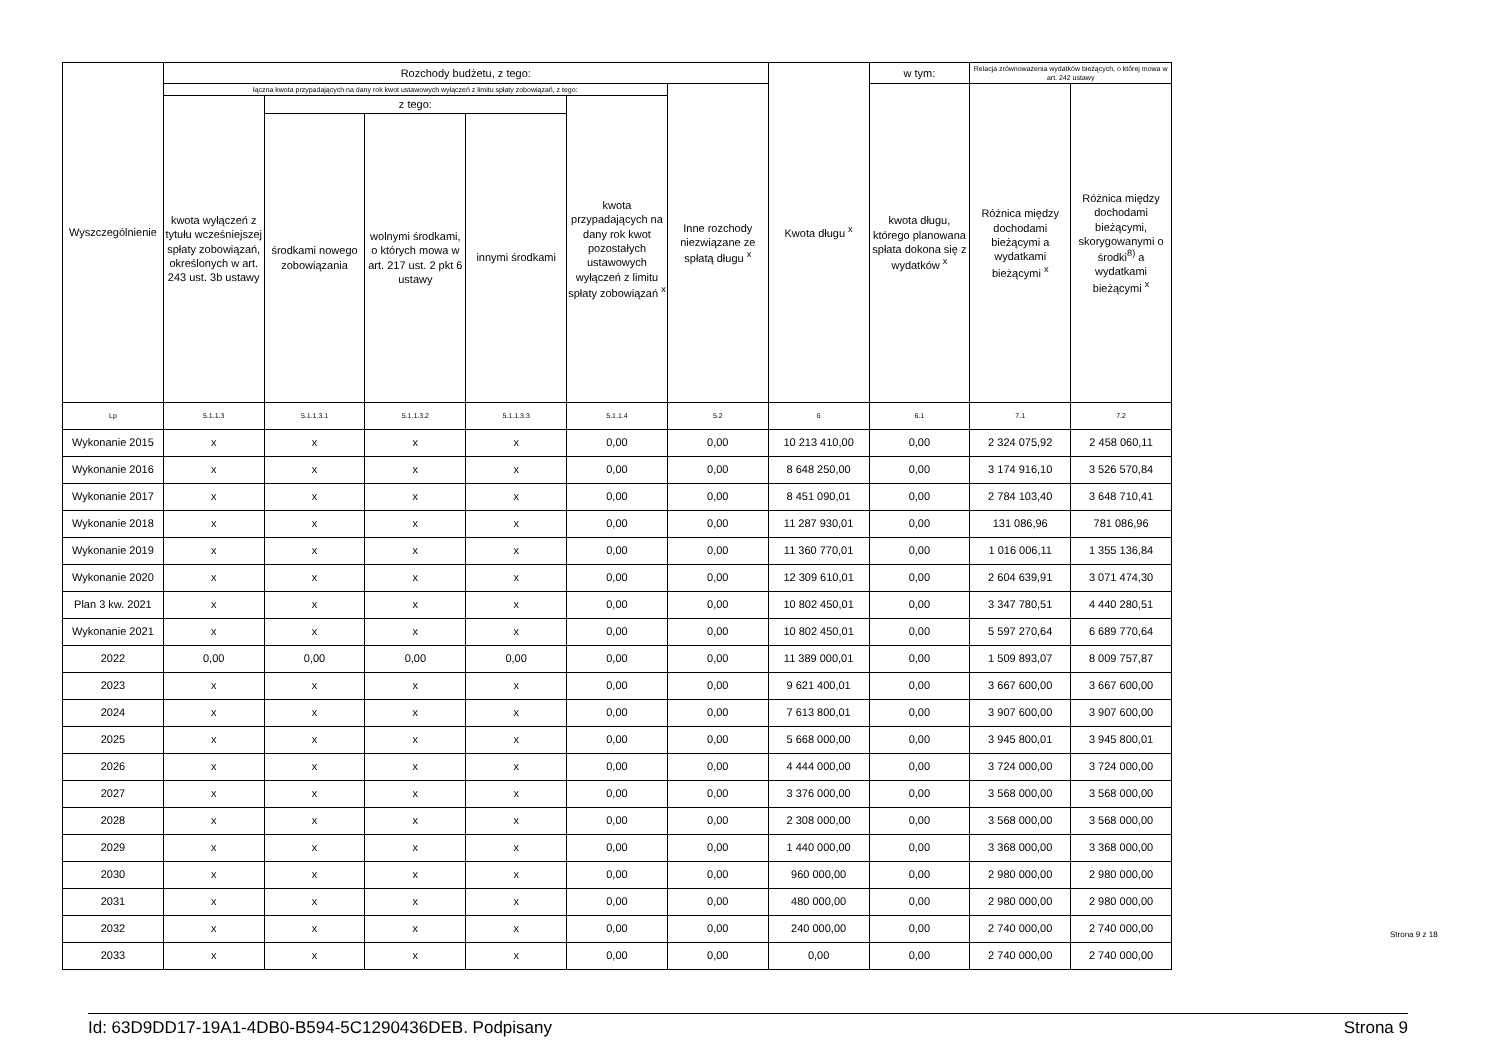| Wyszczególnienie | Rozchody budżetu, z tego: | | | | | | Kwota długu <sup>x</sup> | w tym: | Relacja zrównoważenia wydatków bieżących, o której mowa w art. 242 ustawy | |
| --- | --- | --- | --- | --- | --- | --- | --- | --- | --- | --- |
| | łączna kwota przypadających na dany rok kwot ustawowych wyłączeń z limitu spłaty zobowiązań, z tego: | | | | | Inne rozchody niezwiązane ze spłatą długu <sup>x</sup> | | kwota długu, którego planowana spłata dokona się z wydatków <sup>x</sup> | Różnica między dochodami bieżącymi a wydatkami bieżącymi <sup>x</sup> | Różnica między dochodami bieżącymi, skorygowanymi o środki<sup>8)</sup> a wydatkami bieżącymi <sup>x</sup> |
| | kwota wyłączeń z tytułu wcześniejszej spłaty zobowiązań, określonych w art. 243 ust. 3b ustawy | z tego: | | | kwota przypadających na dany rok kwot pozostałych ustawowych wyłączeń z limitu spłaty zobowiązań <sup>x</sup> | | | | | |
| | | środkami nowego zobowiązania | wolnymi środkami, o których mowa w art. 217 ust. 2 pkt 6 ustawy | innymi środkami | | | | | | |
| Lp | 5.1.1.3 | 5.1.1.3.1 | 5.1.1.3.2 | 5.1.1.3.3 | 5.1.1.4 | 5.2 | 6 | 6.1 | 7.1 | 7.2 |
| Wykonanie 2015 | x | x | x | x | 0,00 | 0,00 | 10 213 410,00 | 0,00 | 2 324 075,92 | 2 458 060,11 |
| Wykonanie 2016 | x | x | x | x | 0,00 | 0,00 | 8 648 250,00 | 0,00 | 3 174 916,10 | 3 526 570,84 |
| Wykonanie 2017 | x | x | x | x | 0,00 | 0,00 | 8 451 090,01 | 0,00 | 2 784 103,40 | 3 648 710,41 |
| Wykonanie 2018 | x | x | x | x | 0,00 | 0,00 | 11 287 930,01 | 0,00 | 131 086,96 | 781 086,96 |
| Wykonanie 2019 | x | x | x | x | 0,00 | 0,00 | 11 360 770,01 | 0,00 | 1 016 006,11 | 1 355 136,84 |
| Wykonanie 2020 | x | x | x | x | 0,00 | 0,00 | 12 309 610,01 | 0,00 | 2 604 639,91 | 3 071 474,30 |
| Plan 3 kw. 2021 | x | x | x | x | 0,00 | 0,00 | 10 802 450,01 | 0,00 | 3 347 780,51 | 4 440 280,51 |
| Wykonanie 2021 | x | x | x | x | 0,00 | 0,00 | 10 802 450,01 | 0,00 | 5 597 270,64 | 6 689 770,64 |
| 2022 | 0,00 | 0,00 | 0,00 | 0,00 | 0,00 | 0,00 | 11 389 000,01 | 0,00 | 1 509 893,07 | 8 009 757,87 |
| 2023 | x | x | x | x | 0,00 | 0,00 | 9 621 400,01 | 0,00 | 3 667 600,00 | 3 667 600,00 |
| 2024 | x | x | x | x | 0,00 | 0,00 | 7 613 800,01 | 0,00 | 3 907 600,00 | 3 907 600,00 |
| 2025 | x | x | x | x | 0,00 | 0,00 | 5 668 000,00 | 0,00 | 3 945 800,01 | 3 945 800,01 |
| 2026 | x | x | x | x | 0,00 | 0,00 | 4 444 000,00 | 0,00 | 3 724 000,00 | 3 724 000,00 |
| 2027 | x | x | x | x | 0,00 | 0,00 | 3 376 000,00 | 0,00 | 3 568 000,00 | 3 568 000,00 |
| 2028 | x | x | x | x | 0,00 | 0,00 | 2 308 000,00 | 0,00 | 3 568 000,00 | 3 568 000,00 |
| 2029 | x | x | x | x | 0,00 | 0,00 | 1 440 000,00 | 0,00 | 3 368 000,00 | 3 368 000,00 |
| 2030 | x | x | x | x | 0,00 | 0,00 | 960 000,00 | 0,00 | 2 980 000,00 | 2 980 000,00 |
| 2031 | x | x | x | x | 0,00 | 0,00 | 480 000,00 | 0,00 | 2 980 000,00 | 2 980 000,00 |
| 2032 | x | x | x | x | 0,00 | 0,00 | 240 000,00 | 0,00 | 2 740 000,00 | 2 740 000,00 |
| 2033 | x | x | x | x | 0,00 | 0,00 | 0,00 | 0,00 | 2 740 000,00 | 2 740 000,00 |
Strona 9 z 18
Id: 63D9DD17-19A1-4DB0-B594-5C1290436DEB. Podpisany Strona 9